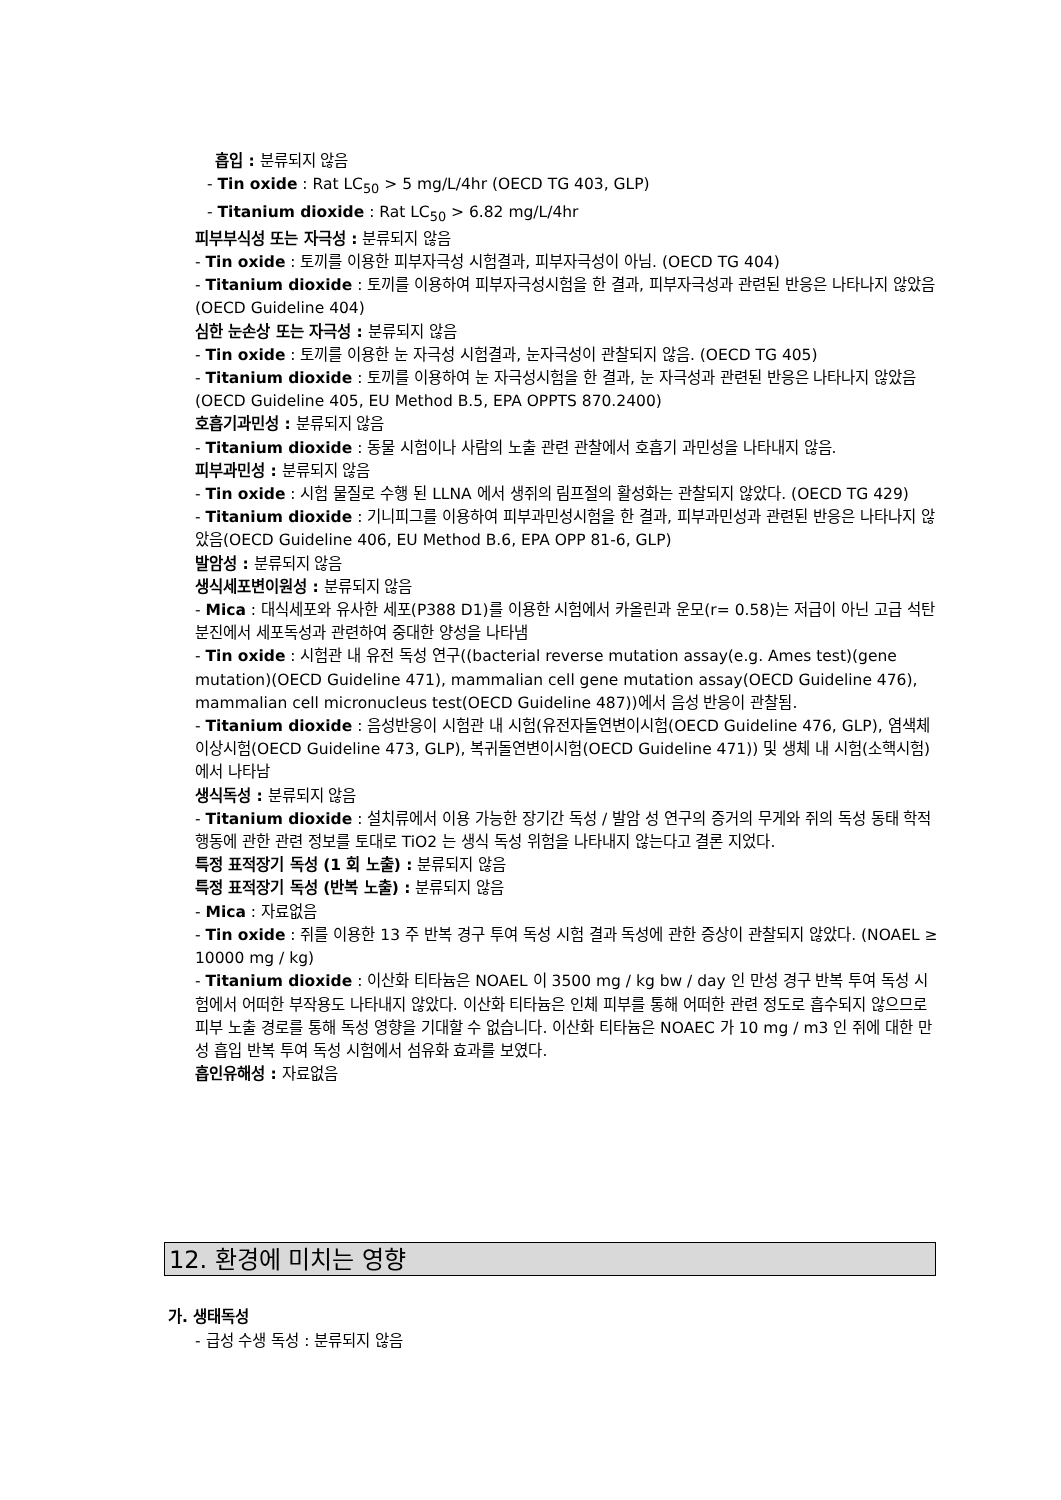흡입 : 분류되지 않음
- Tin oxide : Rat LC<sub>50</sub> > 5 mg/L/4hr (OECD TG 403, GLP)
- Titanium dioxide : Rat LC<sub>50</sub> > 6.82 mg/L/4hr
피부부식성 또는 자극성 : 분류되지 않음
- Tin oxide : 토끼를 이용한 피부자극성 시험결과, 피부자극성이 아님. (OECD TG 404)
- Titanium dioxide : 토끼를 이용하여 피부자극성시험을 한 결과, 피부자극성과 관련된 반응은 나타나지 않았음(OECD Guideline 404)
심한 눈손상 또는 자극성 : 분류되지 않음
- Tin oxide : 토끼를 이용한 눈 자극성 시험결과, 눈자극성이 관찰되지 않음. (OECD TG 405)
- Titanium dioxide : 토끼를 이용하여 눈 자극성시험을 한 결과, 눈 자극성과 관련된 반응은 나타나지 않았음(OECD Guideline 405, EU Method B.5, EPA OPPTS 870.2400)
호흡기과민성 : 분류되지 않음
- Titanium dioxide : 동물 시험이나 사람의 노출 관련 관찰에서 호흡기 과민성을 나타내지 않음.
피부과민성 : 분류되지 않음
- Tin oxide : 시험 물질로 수행 된 LLNA 에서 생쥐의 림프절의 활성화는 관찰되지 않았다. (OECD TG 429)
- Titanium dioxide : 기니피그를 이용하여 피부과민성시험을 한 결과, 피부과민성과 관련된 반응은 나타나지 않았음(OECD Guideline 406, EU Method B.6, EPA OPP 81-6, GLP)
발암성 : 분류되지 않음
생식세포변이원성 : 분류되지 않음
- Mica : 대식세포와 유사한 세포(P388 D1)를 이용한 시험에서 카올린과 운모(r= 0.58)는 저급이 아닌 고급 석탄 분진에서 세포독성과 관련하여 중대한 양성을 나타냄
- Tin oxide : 시험관 내 유전 독성 연구((bacterial reverse mutation assay(e.g. Ames test)(gene mutation)(OECD Guideline 471), mammalian cell gene mutation assay(OECD Guideline 476), mammalian cell micronucleus test(OECD Guideline 487))에서 음성 반응이 관찰됨.
- Titanium dioxide : 음성반응이 시험관 내 시험(유전자돌연변이시험(OECD Guideline 476, GLP), 염색체이상시험(OECD Guideline 473, GLP), 복귀돌연변이시험(OECD Guideline 471)) 및 생체 내 시험(소핵시험)에서 나타남
생식독성 : 분류되지 않음
- Titanium dioxide : 설치류에서 이용 가능한 장기간 독성 / 발암 성 연구의 증거의 무게와 쥐의 독성 동태 학적 행동에 관한 관련 정보를 토대로 TiO2 는 생식 독성 위험을 나타내지 않는다고 결론 지었다.
특정 표적장기 독성 (1 회 노출) : 분류되지 않음
특정 표적장기 독성 (반복 노출) : 분류되지 않음
- Mica : 자료없음
- Tin oxide : 쥐를 이용한 13 주 반복 경구 투여 독성 시험 결과 독성에 관한 증상이 관찰되지 않았다. (NOAEL ≥ 10000 mg / kg)
- Titanium dioxide : 이산화 티타늄은 NOAEL 이 3500 mg / kg bw / day 인 만성 경구 반복 투여 독성 시험에서 어떠한 부작용도 나타내지 않았다. 이산화 티타늄은 인체 피부를 통해 어떠한 관련 정도로 흡수되지 않으므로 피부 노출 경로를 통해 독성 영향을 기대할 수 없습니다. 이산화 티타늄은 NOAEC 가 10 mg / m3 인 쥐에 대한 만성 흡입 반복 투여 독성 시험에서 섬유화 효과를 보였다.
흡인유해성 : 자료없음
12. 환경에 미치는 영향
가. 생태독성
- 급성 수생 독성 : 분류되지 않음